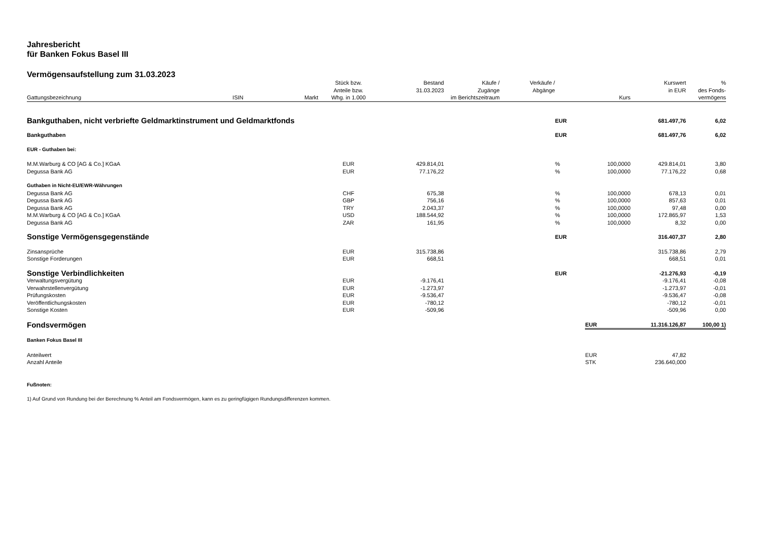Jahresbericht
für Banken Fokus Basel III
Vermögensaufstellung zum 31.03.2023
| Gattungsbezeichnung | ISIN | Markt | Stück bzw. Anteile bzw. Whg. in 1.000 | Bestand 31.03.2023 | Käufe / Zugänge im Berichtszeitraum | Verkäufe / Abgänge | | Kurs | Kurswert in EUR | % des Fonds- vermögens |
| --- | --- | --- | --- | --- | --- | --- | --- | --- | --- | --- |
| Bankguthaben, nicht verbriefte Geldmarktinstrument und Geldmarktfonds | | | | | | | EUR | | 681.497,76 | 6,02 |
| Bankguthaben | | | | | | | EUR | | 681.497,76 | 6,02 |
| EUR - Guthaben bei: | | | | | | | | | | |
| M.M.Warburg & CO [AG & Co.] KGaA | | | EUR | 429.814,01 | | | % | 100,0000 | 429.814,01 | 3,80 |
| Degussa Bank AG | | | EUR | 77.176,22 | | | % | 100,0000 | 77.176,22 | 0,68 |
| Guthaben in Nicht-EU/EWR-Währungen | | | | | | | | | | |
| Degussa Bank AG | | | CHF | 675,38 | | | % | 100,0000 | 678,13 | 0,01 |
| Degussa Bank AG | | | GBP | 756,16 | | | % | 100,0000 | 857,63 | 0,01 |
| Degussa Bank AG | | | TRY | 2.043,37 | | | % | 100,0000 | 97,48 | 0,00 |
| M.M.Warburg & CO [AG & Co.] KGaA | | | USD | 188.544,92 | | | % | 100,0000 | 172.865,97 | 1,53 |
| Degussa Bank AG | | | ZAR | 161,95 | | | % | 100,0000 | 8,32 | 0,00 |
| Sonstige Vermögensgegenstände | | | | | | | EUR | | 316.407,37 | 2,80 |
| Zinsansprüche | | | EUR | 315.738,86 | | | | | 315.738,86 | 2,79 |
| Sonstige Forderungen | | | EUR | 668,51 | | | | | 668,51 | 0,01 |
| Sonstige Verbindlichkeiten | | | | | | | EUR | | -21.276,93 | -0,19 |
| Verwaltungsvergütung | | | EUR | -9.176,41 | | | | | -9.176,41 | -0,08 |
| Verwahrstellenvergütung | | | EUR | -1.273,97 | | | | | -1.273,97 | -0,01 |
| Prüfungskosten | | | EUR | -9.536,47 | | | | | -9.536,47 | -0,08 |
| Veröffentlichungskosten | | | EUR | -780,12 | | | | | -780,12 | -0,01 |
| Sonstige Kosten | | | EUR | -509,96 | | | | | -509,96 | 0,00 |
| Fondsvermögen | | | | | | | | EUR | 11.316.126,87 | 100,00 1) |
| Banken Fokus Basel III | | | | | | | | | | |
| Anteilwert | | | | | | | | EUR | 47,82 | |
| Anzahl Anteile | | | | | | | | STK | 236.640,000 | |
| Fußnoten: | | | | | | | | | | |
| 1) Auf Grund von Rundung bei der Berechnung % Anteil am Fondsvermögen, kann es zu geringfügigen Rundungsdifferenzen kommen. | | | | | | | | | | |